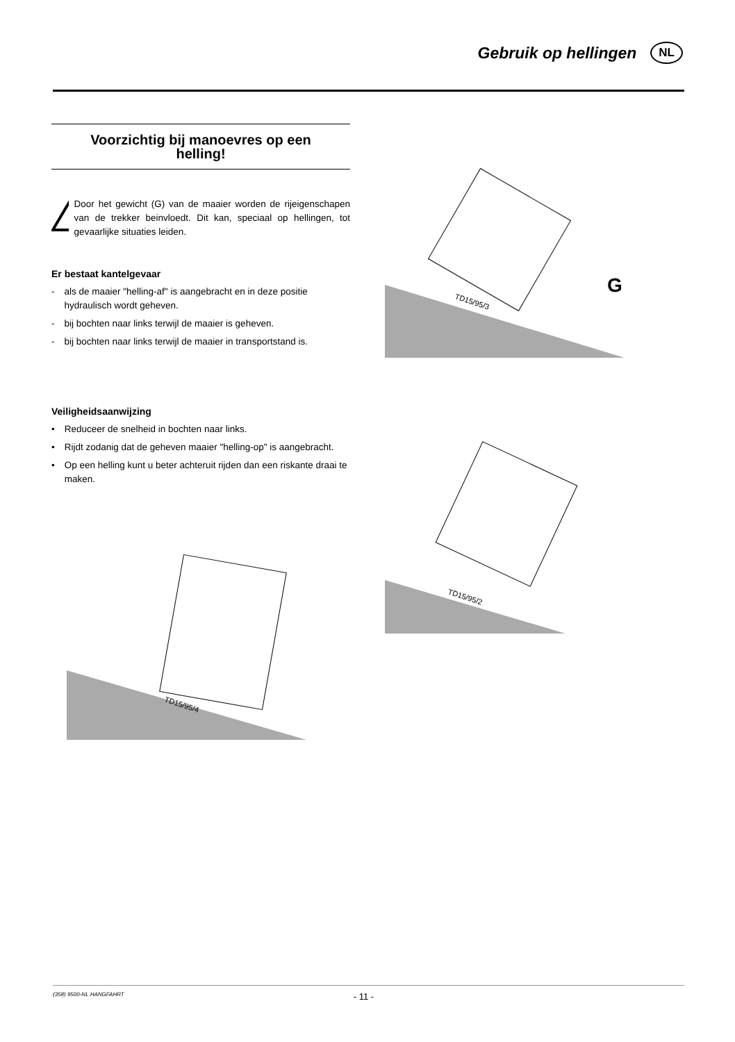Gebruik op hellingen
NL
Voorzichtig bij manoevres op een helling!
Door het gewicht (G) van de maaier worden de rijeigenschapen van de trekker beinvloedt. Dit kan, speciaal op hellingen, tot gevaarlijke situaties leiden.
Er bestaat kantelgevaar
- als de maaier "helling-af" is aangebracht en in deze positie hydraulisch wordt geheven.
- bij bochten naar links terwijl de maaier is geheven.
- bij bochten naar links terwijl de maaier in transportstand is.
Veiligheidsaanwijzing
• Reduceer de snelheid in bochten naar links.
• Rijdt zodanig dat de geheven maaier "helling-op" is aangebracht.
• Op een helling kunt u beter achteruit rijden dan een riskante draai te maken.
TD15/95/3
G
TD15/95/4
TD15/95/2
(358) 9500-NL HANGFAHRT - 11 -